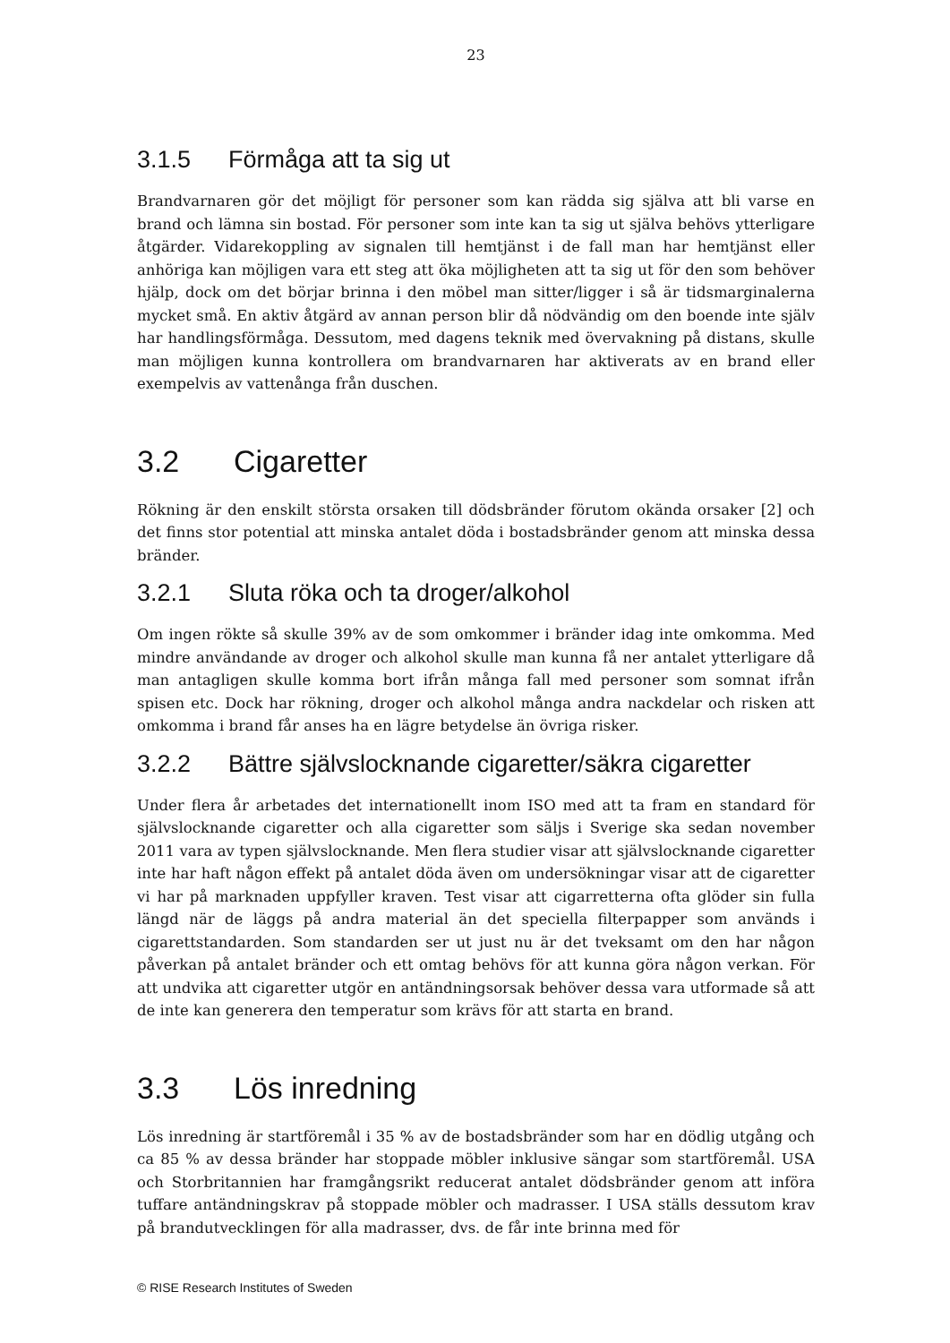23
3.1.5 Förmåga att ta sig ut
Brandvarnaren gör det möjligt för personer som kan rädda sig själva att bli varse en brand och lämna sin bostad. För personer som inte kan ta sig ut själva behövs ytterligare åtgärder. Vidarekoppling av signalen till hemtjänst i de fall man har hemtjänst eller anhöriga kan möjligen vara ett steg att öka möjligheten att ta sig ut för den som behöver hjälp, dock om det börjar brinna i den möbel man sitter/ligger i så är tidsmarginalerna mycket små. En aktiv åtgärd av annan person blir då nödvändig om den boende inte själv har handlingsförmåga. Dessutom, med dagens teknik med övervakning på distans, skulle man möjligen kunna kontrollera om brandvarnaren har aktiverats av en brand eller exempelvis av vattenånga från duschen.
3.2 Cigaretter
Rökning är den enskilt största orsaken till dödsbränder förutom okända orsaker [2] och det finns stor potential att minska antalet döda i bostadsbränder genom att minska dessa bränder.
3.2.1 Sluta röka och ta droger/alkohol
Om ingen rökte så skulle 39% av de som omkommer i bränder idag inte omkomma. Med mindre användande av droger och alkohol skulle man kunna få ner antalet ytterligare då man antagligen skulle komma bort ifrån många fall med personer som somnat ifrån spisen etc. Dock har rökning, droger och alkohol många andra nackdelar och risken att omkomma i brand får anses ha en lägre betydelse än övriga risker.
3.2.2 Bättre självslocknande cigaretter/säkra cigaretter
Under flera år arbetades det internationellt inom ISO med att ta fram en standard för självslocknande cigaretter och alla cigaretter som säljs i Sverige ska sedan november 2011 vara av typen självslocknande. Men flera studier visar att självslocknande cigaretter inte har haft någon effekt på antalet döda även om undersökningar visar att de cigaretter vi har på marknaden uppfyller kraven. Test visar att cigarretterna ofta glöder sin fulla längd när de läggs på andra material än det speciella filterpapper som används i cigarettstandarden. Som standarden ser ut just nu är det tveksamt om den har någon påverkan på antalet bränder och ett omtag behövs för att kunna göra någon verkan. För att undvika att cigaretter utgör en antändningsorsak behöver dessa vara utformade så att de inte kan generera den temperatur som krävs för att starta en brand.
3.3 Lös inredning
Lös inredning är startföremål i 35 % av de bostadsbränder som har en dödlig utgång och ca 85 % av dessa bränder har stoppade möbler inklusive sängar som startföremål. USA och Storbritannien har framgångsrikt reducerat antalet dödsbränder genom att införa tuffare antändningskrav på stoppade möbler och madrasser. I USA ställs dessutom krav på brandutvecklingen för alla madrasser, dvs. de får inte brinna med för
© RISE Research Institutes of Sweden